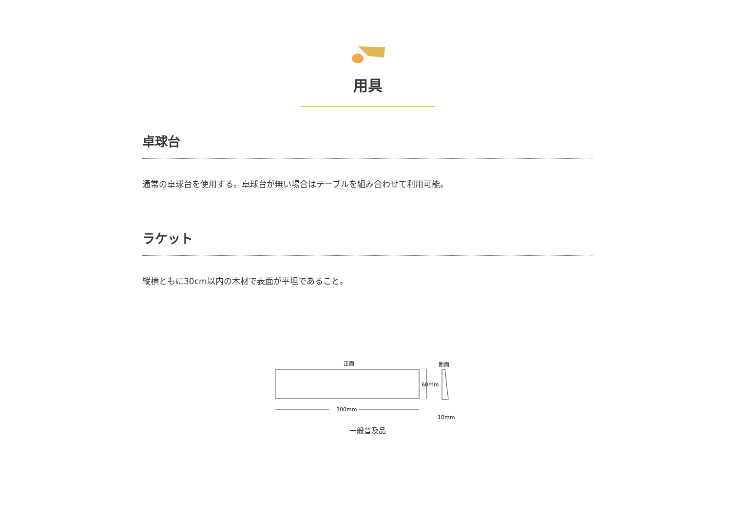用具
卓球台
通常の卓球台を使用する。卓球台が無い場合はテーブルを組み合わせて利用可能。
ラケット
縦横ともに30cm以内の木材で表面が平坦であること。
正面
断面
300mm
60mm
10mm
一般普及品